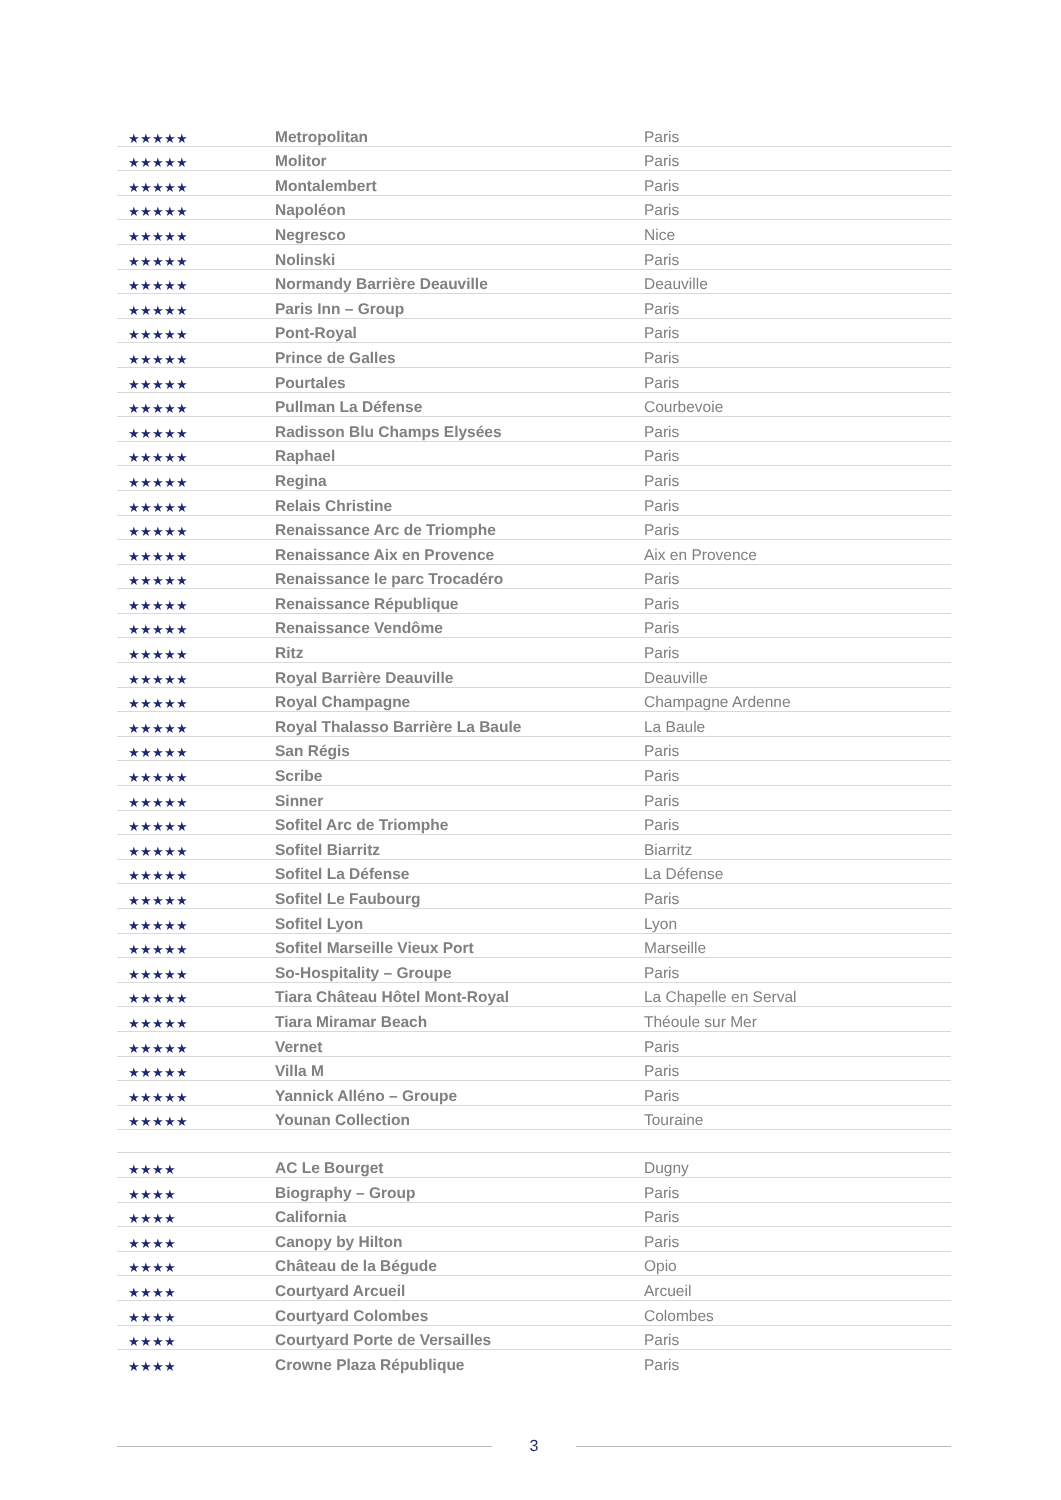| ★★★★★ | Metropolitan | Paris |
| ★★★★★ | Molitor | Paris |
| ★★★★★ | Montalembert | Paris |
| ★★★★★ | Napoléon | Paris |
| ★★★★★ | Negresco | Nice |
| ★★★★★ | Nolinski | Paris |
| ★★★★★ | Normandy Barrière Deauville | Deauville |
| ★★★★★ | Paris Inn – Group | Paris |
| ★★★★★ | Pont-Royal | Paris |
| ★★★★★ | Prince de Galles | Paris |
| ★★★★★ | Pourtales | Paris |
| ★★★★★ | Pullman La Défense | Courbevoie |
| ★★★★★ | Radisson Blu Champs Elysées | Paris |
| ★★★★★ | Raphael | Paris |
| ★★★★★ | Regina | Paris |
| ★★★★★ | Relais Christine | Paris |
| ★★★★★ | Renaissance Arc de Triomphe | Paris |
| ★★★★★ | Renaissance Aix en Provence | Aix en Provence |
| ★★★★★ | Renaissance le parc Trocadéro | Paris |
| ★★★★★ | Renaissance République | Paris |
| ★★★★★ | Renaissance Vendôme | Paris |
| ★★★★★ | Ritz | Paris |
| ★★★★★ | Royal Barrière Deauville | Deauville |
| ★★★★★ | Royal Champagne | Champagne Ardenne |
| ★★★★★ | Royal Thalasso Barrière La Baule | La Baule |
| ★★★★★ | San Régis | Paris |
| ★★★★★ | Scribe | Paris |
| ★★★★★ | Sinner | Paris |
| ★★★★★ | Sofitel Arc de Triomphe | Paris |
| ★★★★★ | Sofitel Biarritz | Biarritz |
| ★★★★★ | Sofitel La Défense | La Défense |
| ★★★★★ | Sofitel Le Faubourg | Paris |
| ★★★★★ | Sofitel Lyon | Lyon |
| ★★★★★ | Sofitel Marseille Vieux Port | Marseille |
| ★★★★★ | So-Hospitality – Groupe | Paris |
| ★★★★★ | Tiara Château Hôtel Mont-Royal | La Chapelle en Serval |
| ★★★★★ | Tiara Miramar Beach | Théoule sur Mer |
| ★★★★★ | Vernet | Paris |
| ★★★★★ | Villa M | Paris |
| ★★★★★ | Yannick Alléno – Groupe | Paris |
| ★★★★★ | Younan Collection | Touraine |
| ★★★★ | AC Le Bourget | Dugny |
| ★★★★ | Biography – Group | Paris |
| ★★★★ | California | Paris |
| ★★★★ | Canopy by Hilton | Paris |
| ★★★★ | Château de la Bégude | Opio |
| ★★★★ | Courtyard Arcueil | Arcueil |
| ★★★★ | Courtyard Colombes | Colombes |
| ★★★★ | Courtyard Porte de Versailles | Paris |
| ★★★★ | Crowne Plaza République | Paris |
3